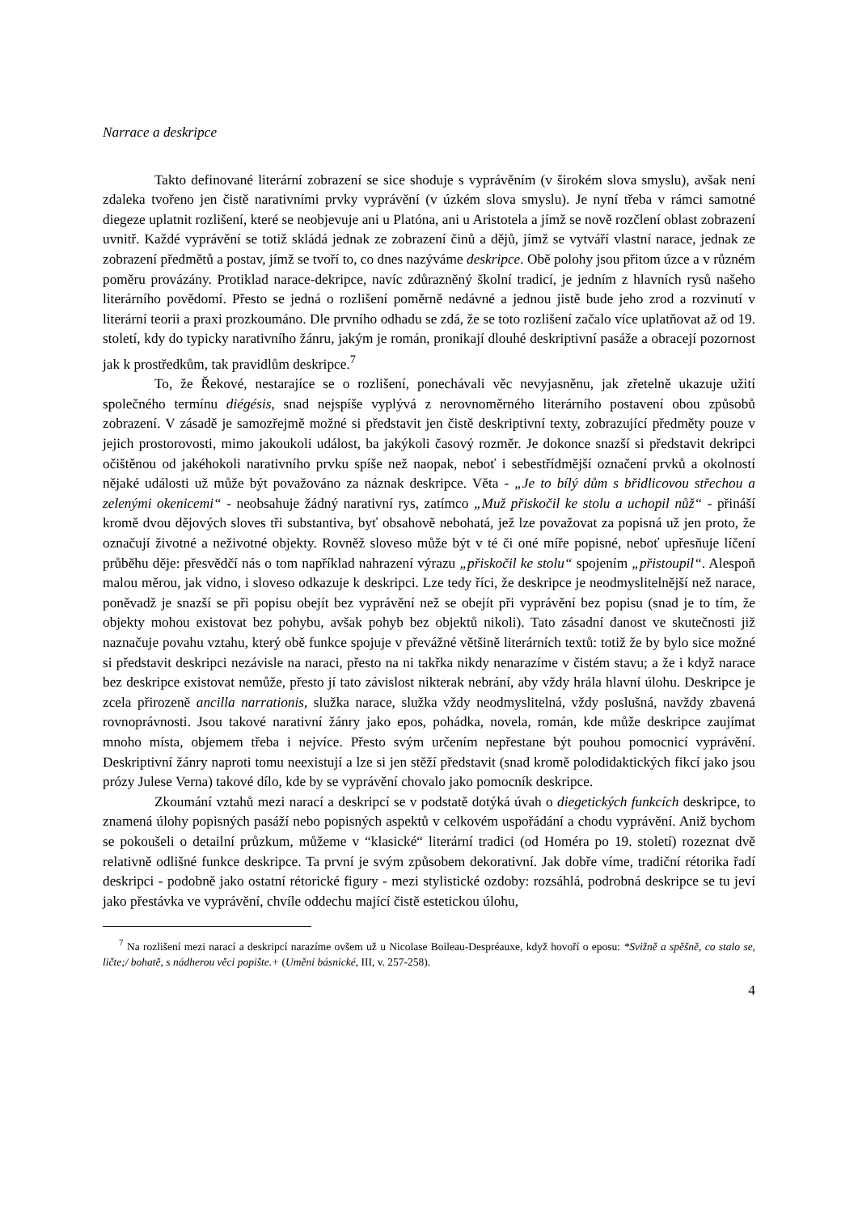Narrace a deskripce
Takto definované literární zobrazení se sice shoduje s vyprávěním (v širokém slova smyslu), avšak není zdaleka tvořeno jen čistě narativními prvky vyprávění (v úzkém slova smyslu). Je nyní třeba v rámci samotné diegeze uplatnit rozlišení, které se neobjevuje ani u Platóna, ani u Aristotela a jímž se nově rozčlení oblast zobrazení uvnitř. Každé vyprávění se totiž skládá jednak ze zobrazení činů a dějů, jímž se vytváří vlastní narace, jednak ze zobrazení předmětů a postav, jímž se tvoří to, co dnes nazýváme deskripce. Obě polohy jsou přitom úzce a v různém poměru provázány. Protiklad narace-dekripce, navíc zdůrazněný školní tradicí, je jedním z hlavních rysů našeho literárního povědomí. Přesto se jedná o rozlišení poměrně nedávné a jednou jistě bude jeho zrod a rozvinutí v literární teorii a praxi prozkoumáno. Dle prvního odhadu se zdá, že se toto rozlišení začalo více uplatňovat až od 19. století, kdy do typicky narativního žánru, jakým je román, pronikají dlouhé deskriptivní pasáže a obracejí pozornost jak k prostředkům, tak pravidlům deskripce.<sup>7</sup>
To, že Řekové, nestarajíce se o rozlišení, ponechávali věc nevyjasněnu, jak zřetelně ukazuje užití společného termínu diégésis, snad nejspíše vyplývá z nerovnoměrného literárního postavení obou způsobů zobrazení. V zásadě je samozřejmě možné si představit jen čistě deskriptivní texty, zobrazující předměty pouze v jejich prostorovosti, mimo jakoukoli událost, ba jakýkoli časový rozměr. Je dokonce snazší si představit dekripci očištěnou od jakéhokoli narativního prvku spíše než naopak, neboť i sebestřídmější označení prvků a okolností nějaké události už může být považováno za náznak deskripce. Věta - „Je to bílý dům s břidlicovou střechou a zelenými okenicemi“ - neobsahuje žádný narativní rys, zatímco „Muž přiskočil ke stolu a uchopil nůž“ - přináší kromě dvou dějových sloves tři substantiva, byť obsahově nebohatá, jež lze považovat za popisná už jen proto, že označují životné a neživotné objekty. Rovněž sloveso může být v té či oné míře popisné, neboť upřesňuje líčení průběhu děje: přesvědčí nás o tom například nahrazení výrazu „přiskočil ke stolu“ spojením „přistoupil“. Alespoň malou měrou, jak vidno, i sloveso odkazuje k deskripci. Lze tedy říci, že deskripce je neodmyslitelnější než narace, poněvadž je snazší se při popisu obejít bez vyprávění než se obejít při vyprávění bez popisu (snad je to tím, že objekty mohou existovat bez pohybu, avšak pohyb bez objektů nikoli). Tato zásadní danost ve skutečnosti již naznačuje povahu vztahu, který obě funkce spojuje v převážné většině literárních textů: totiž že by bylo sice možné si představit deskripci nezávisle na naraci, přesto na ni takřka nikdy nenarazíme v čistém stavu; a že i když narace bez deskripce existovat nemůže, přesto jí tato závislost nikterak nebrání, aby vždy hrála hlavní úlohu. Deskripce je zcela přirozeně ancilla narrationis, služka narace, služka vždy neodmyslitelná, vždy poslušná, navždy zbavená rovnoprávnosti. Jsou takové narativní žánry jako epos, pohádka, novela, román, kde může deskripce zaujímat mnoho místa, objemem třeba i nejvíce. Přesto svým určením nepřestane být pouhou pomocnicí vyprávění. Deskriptivní žánry naproti tomu neexistují a lze si jen stěží představit (snad kromě polodidaktických fikcí jako jsou prózy Julese Verna) takové dílo, kde by se vyprávění chovalo jako pomocník deskripce.
Zkoumání vztahů mezi narací a deskripcí se v podstatě dotýká úvah o diegetických funkcích deskripce, to znamená úlohy popisných pasáží nebo popisných aspektů v celkovém uspořádání a chodu vyprávění. Aniž bychom se pokoušeli o detailní průzkum, můžeme v “klasické“ literární tradici (od Homéra po 19. století) rozeznat dvě relativně odlišné funkce deskripce. Ta první je svým způsobem dekorativní. Jak dobře víme, tradiční rétorika řadí deskripci - podobně jako ostatní rétorické figury - mezi stylistické ozdoby: rozsáhlá, podrobná deskripce se tu jeví jako přestávka ve vyprávění, chvíle oddechu mající čistě estetickou úlohu,
<sup>7</sup> Na rozlišení mezi narací a deskripcí narazíme ovšem už u Nicolase Boileau-Despréauxe, když hovoří o eposu: *Svižně a spěšně, co stalo se, ličte;/ bohatě, s nádherou věci popište.+ (Umění básnické, III, v. 257-258).
4